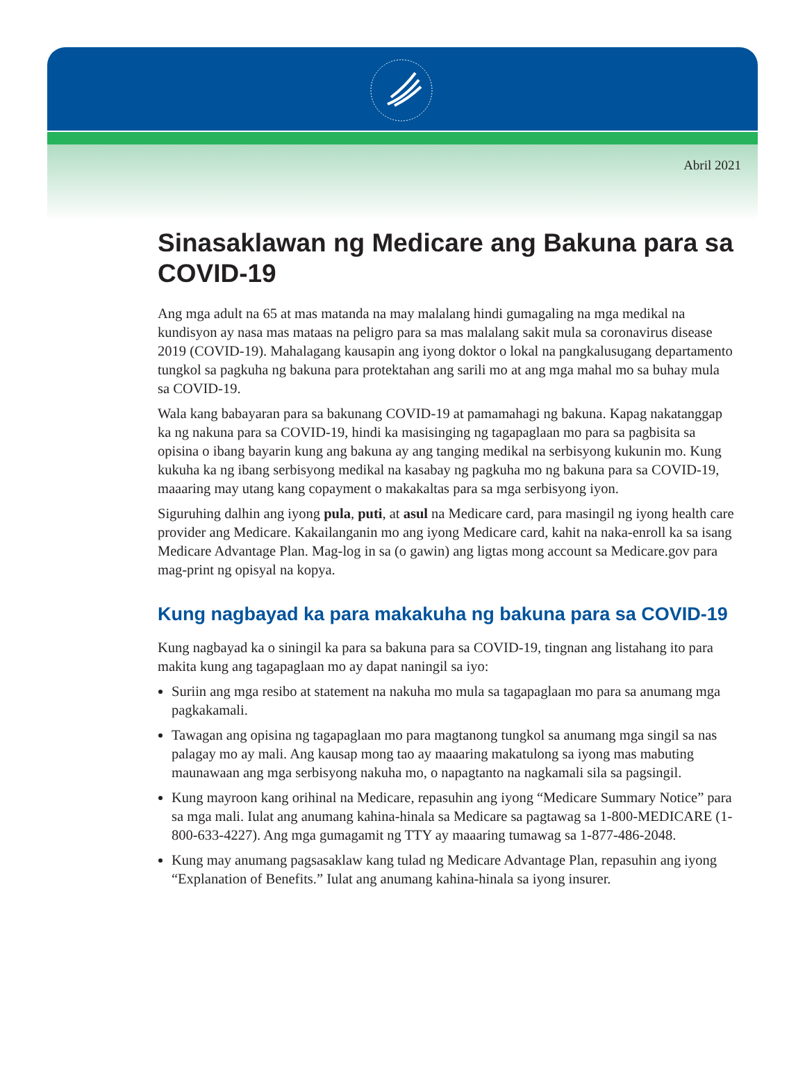Abril 2021
Sinasaklawan ng Medicare ang Bakuna para sa COVID-19
Ang mga adult na 65 at mas matanda na may malalang hindi gumagaling na mga medikal na kundisyon ay nasa mas mataas na peligro para sa mas malalang sakit mula sa coronavirus disease 2019 (COVID-19). Mahalagang kausapin ang iyong doktor o lokal na pangkalusugang departamento tungkol sa pagkuha ng bakuna para protektahan ang sarili mo at ang mga mahal mo sa buhay mula sa COVID-19.
Wala kang babayaran para sa bakunang COVID-19 at pamamahagi ng bakuna. Kapag nakatanggap ka ng nakuna para sa COVID-19, hindi ka masisinging ng tagapaglaan mo para sa pagbisita sa opisina o ibang bayarin kung ang bakuna ay ang tanging medikal na serbisyong kukunin mo. Kung kukuha ka ng ibang serbisyong medikal na kasabay ng pagkuha mo ng bakuna para sa COVID-19, maaaring may utang kang copayment o makakaltas para sa mga serbisyong iyon.
Siguruhing dalhin ang iyong pula, puti, at asul na Medicare card, para masingil ng iyong health care provider ang Medicare. Kakailanganin mo ang iyong Medicare card, kahit na naka-enroll ka sa isang Medicare Advantage Plan. Mag-log in sa (o gawin) ang ligtas mong account sa Medicare.gov para mag-print ng opisyal na kopya.
Kung nagbayad ka para makakuha ng bakuna para sa COVID-19
Kung nagbayad ka o siningil ka para sa bakuna para sa COVID-19, tingnan ang listahang ito para makita kung ang tagapaglaan mo ay dapat naningil sa iyo:
Suriin ang mga resibo at statement na nakuha mo mula sa tagapaglaan mo para sa anumang mga pagkakamali.
Tawagan ang opisina ng tagapaglaan mo para magtanong tungkol sa anumang mga singil sa nas palagay mo ay mali. Ang kausap mong tao ay maaaring makatulong sa iyong mas mabuting maunawaan ang mga serbisyong nakuha mo, o napagtanto na nagkamali sila sa pagsingil.
Kung mayroon kang orihinal na Medicare, repasuhin ang iyong “Medicare Summary Notice” para sa mga mali. Iulat ang anumang kahina-hinala sa Medicare sa pagtawag sa 1-800-MEDICARE (1-800-633-4227). Ang mga gumagamit ng TTY ay maaaring tumawag sa 1-877-486-2048.
Kung may anumang pagsasaklaw kang tulad ng Medicare Advantage Plan, repasuhin ang iyong “Explanation of Benefits.” Iulat ang anumang kahina-hinala sa iyong insurer.